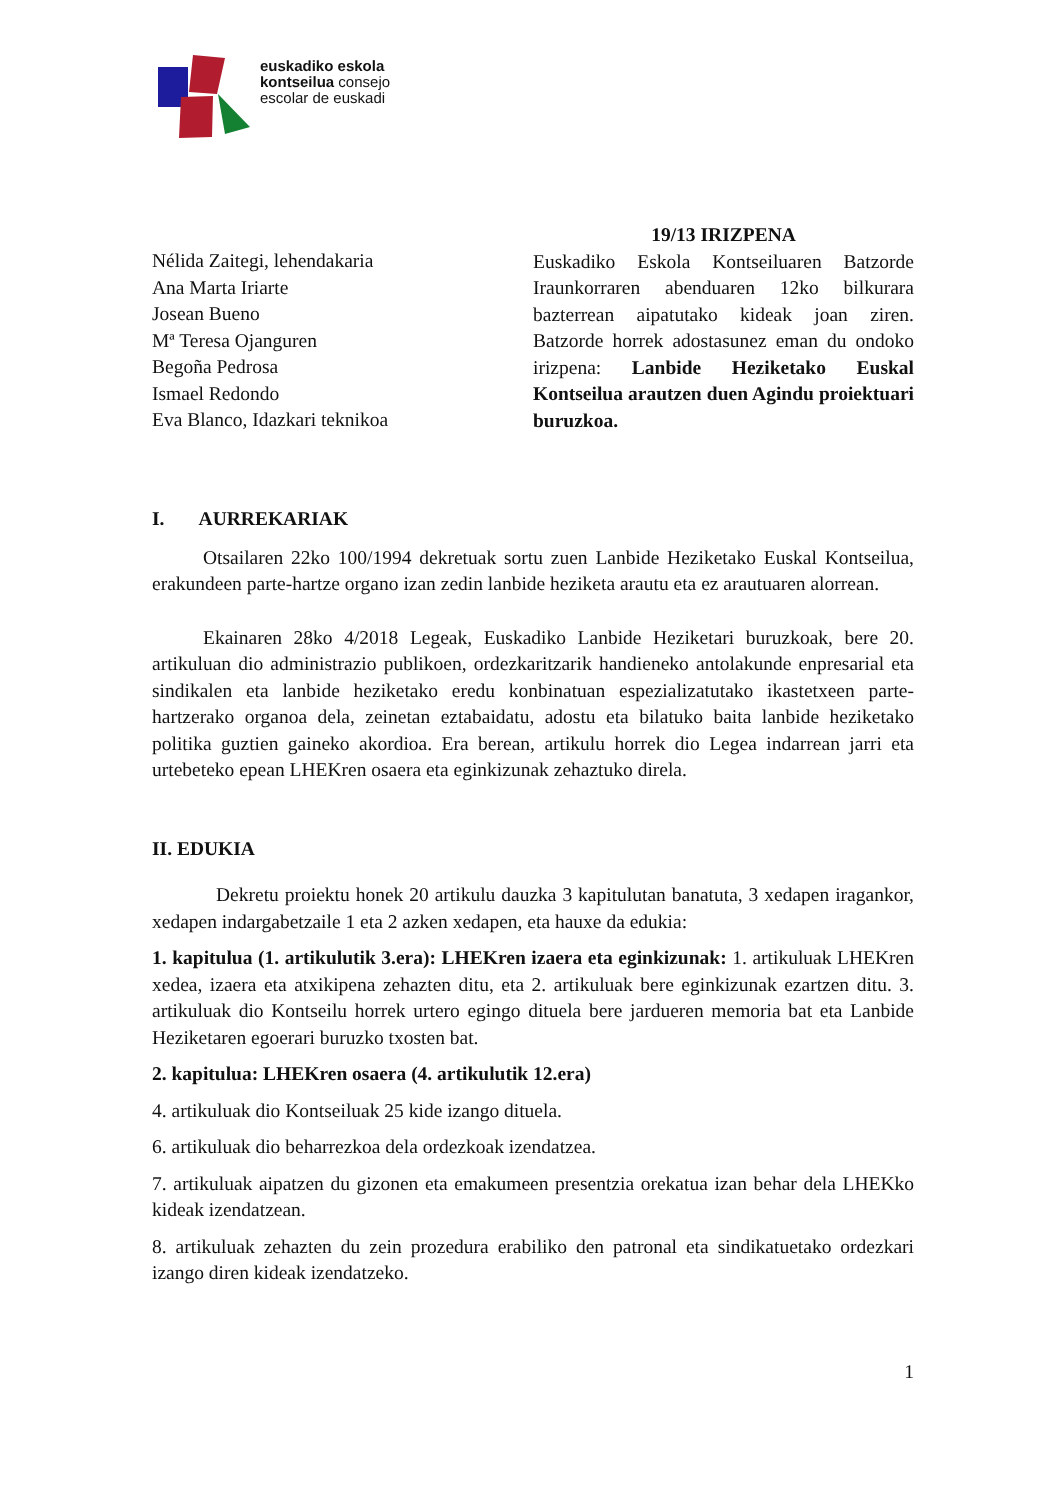euskadiko eskola
kontseilua consejo
escolar de euskadi
Nélida Zaitegi, lehendakaria
Ana Marta Iriarte
Josean Bueno
Mª Teresa Ojanguren
Begoña Pedrosa
Ismael Redondo
Eva Blanco, Idazkari teknikoa
19/13 IRIZPENA
Euskadiko Eskola Kontseiluaren Batzorde Iraunkorraren abenduaren 12ko bilkurara bazterrean aipatutako kideak joan ziren. Batzorde horrek adostasunez eman du ondoko irizpena: Lanbide Heziketako Euskal Kontseilua arautzen duen Agindu proiektuari buruzkoa.
I. AURREKARIAK
Otsailaren 22ko 100/1994 dekretuak sortu zuen Lanbide Heziketako Euskal Kontseilua, erakundeen parte-hartze organo izan zedin lanbide heziketa arautu eta ez arautuaren alorrean.
Ekainaren 28ko 4/2018 Legeak, Euskadiko Lanbide Heziketari buruzkoak, bere 20. artikuluan dio administrazio publikoen, ordezkaritzarik handieneko antolakunde enpresarial eta sindikalen eta lanbide heziketako eredu konbinatuan espezializatutako ikastetxeen parte-hartzerako organoa dela, zeinetan eztabaidatu, adostu eta bilatuko baita lanbide heziketako politika guztien gaineko akordioa. Era berean, artikulu horrek dio Legea indarrean jarri eta urtebeteko epean LHEKren osaera eta eginkizunak zehaztuko direla.
II. EDUKIA
Dekretu proiektu honek 20 artikulu dauzka 3 kapitulutan banatuta, 3 xedapen iragankor, xedapen indargabetzaile 1 eta 2 azken xedapen, eta hauxe da edukia:
1. kapitulua (1. artikulutik 3.era): LHEKren izaera eta eginkizunak: 1. artikuluak LHEKren xedea, izaera eta atxikipena zehazten ditu, eta 2. artikuluak bere eginkizunak ezartzen ditu. 3. artikuluak dio Kontseilu horrek urtero egingo dituela bere jardueren memoria bat eta Lanbide Heziketaren egoerari buruzko txosten bat.
2. kapitulua: LHEKren osaera (4. artikulutik 12.era)
4. artikuluak dio Kontseiluak 25 kide izango dituela.
6. artikuluak dio beharrezkoa dela ordezkoak izendatzea.
7. artikuluak aipatzen du gizonen eta emakumeen presentzia orekatua izan behar dela LHEKko kideak izendatzean.
8. artikuluak zehazten du zein prozedura erabiliko den patronal eta sindikatuetako ordezkari izango diren kideak izendatzeko.
1